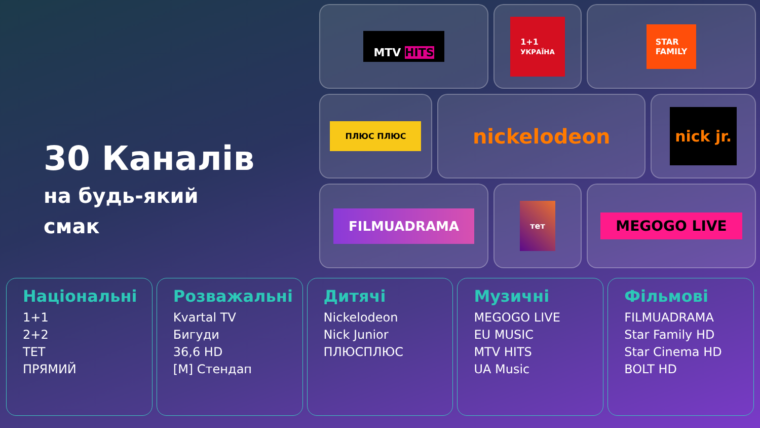30 Каналів
на будь-який
смак
MTV HITS
1+1
УКРАЇНА
STAR
FAMILY
ПЛЮС ПЛЮС
nickelodeon
nick jr.
FILMUADRAMA
тет
MEGOGO LIVE
Національні
1+1
2+2
ТЕТ
ПРЯМИЙ
Розважальні
Kvartal TV
Бигуди
36,6 HD
[M] Стендап
Дитячі
Nickelodeon
Nick Junior
ПЛЮСПЛЮС
Музичні
MEGOGO LIVE
EU MUSIC
MTV HITS
UA Music
Фільмові
FILMUADRAMA
Star Family HD
Star Cinema HD
BOLT HD